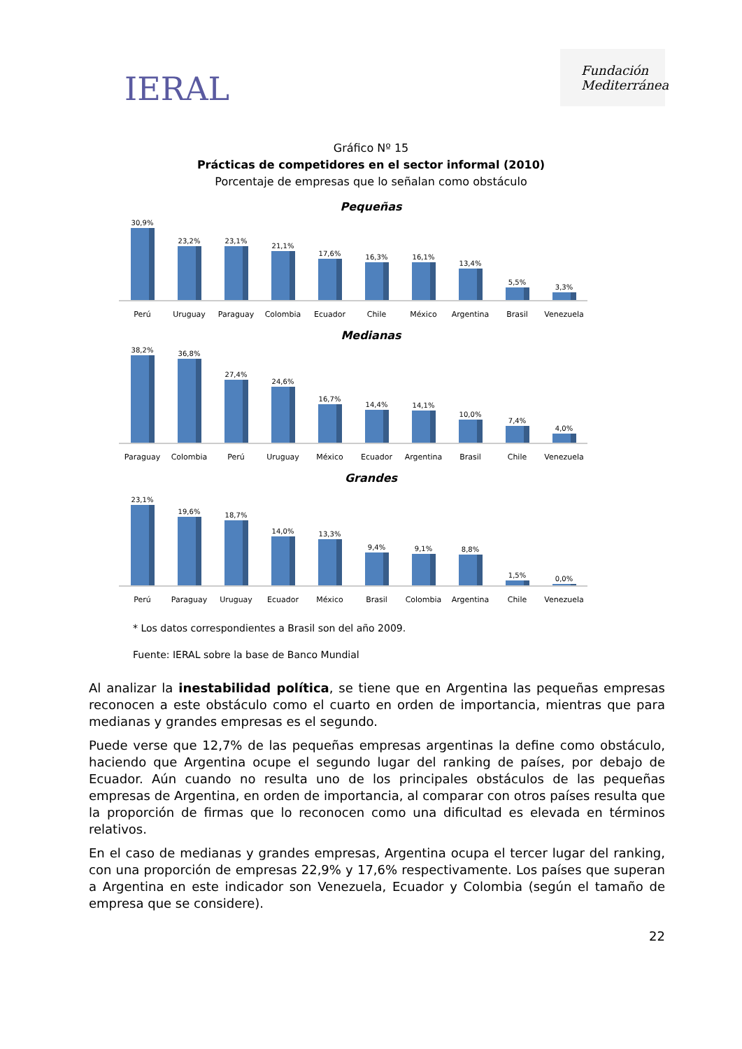IERAL
Fundación Mediterránea
Gráfico Nº 15
Prácticas de competidores en el sector informal (2010)
Porcentaje de empresas que lo señalan como obstáculo
Pequeñas
30,9%
23,2%
23,1%
21,1%
17,6%
16,3%
16,1%
13,4%
5,5%
3,3%
Perú Uruguay Paraguay Colombia Ecuador Chile México Argentina Brasil Venezuela
Medianas
38,2%
36,8%
27,4%
24,6%
16,7%
14,4%
14,1%
10,0%
7,4%
4,0%
Paraguay Colombia Perú Uruguay México Ecuador Argentina Brasil Chile Venezuela
Grandes
23,1%
19,6%
18,7%
14,0%
13,3%
9,4%
9,1%
8,8%
1,5%
0,0%
Perú Paraguay Uruguay Ecuador México Brasil Colombia Argentina Chile Venezuela
* Los datos correspondientes a Brasil son del año 2009.
Fuente: IERAL sobre la base de Banco Mundial
Al analizar la inestabilidad política, se tiene que en Argentina las pequeñas empresas reconocen a este obstáculo como el cuarto en orden de importancia, mientras que para medianas y grandes empresas es el segundo.
Puede verse que 12,7% de las pequeñas empresas argentinas la define como obstáculo, haciendo que Argentina ocupe el segundo lugar del ranking de países, por debajo de Ecuador. Aún cuando no resulta uno de los principales obstáculos de las pequeñas empresas de Argentina, en orden de importancia, al comparar con otros países resulta que la proporción de firmas que lo reconocen como una dificultad es elevada en términos relativos.
En el caso de medianas y grandes empresas, Argentina ocupa el tercer lugar del ranking, con una proporción de empresas 22,9% y 17,6% respectivamente. Los países que superan a Argentina en este indicador son Venezuela, Ecuador y Colombia (según el tamaño de empresa que se considere).
22